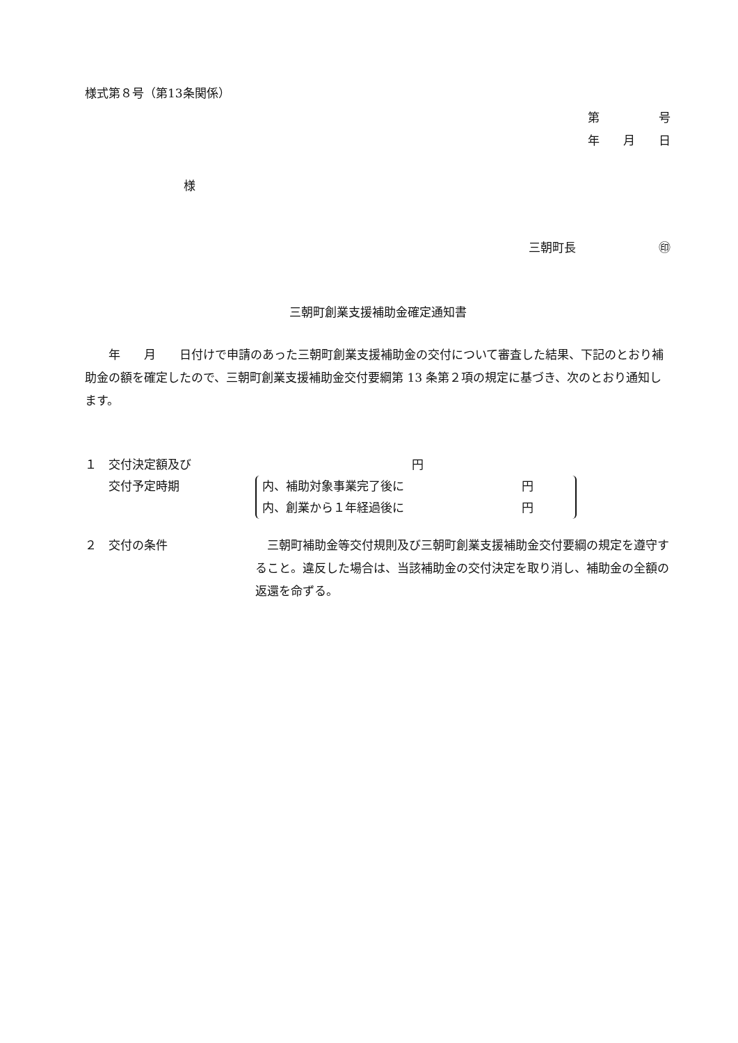様式第８号（第13条関係）
第　　　　　号
年　　月　　日
様
三朝町長　　　　　　　㊞
三朝町創業支援補助金確定通知書
　　年　　月　　日付けで申請のあった三朝町創業支援補助金の交付について審査した結果、下記のとおり補助金の額を確定したので、三朝町創業支援補助金交付要綱第 13 条第２項の規定に基づき、次のとおり通知します。
１　交付決定額及び
　　交付予定時期
円
内、補助対象事業完了後に 円
内、創業から１年経過後に 円
２　交付の条件 　三朝町補助金等交付規則及び三朝町創業支援補助金交付要綱の規定を遵守すること。違反した場合は、当該補助金の交付決定を取り消し、補助金の全額の返還を命ずる。